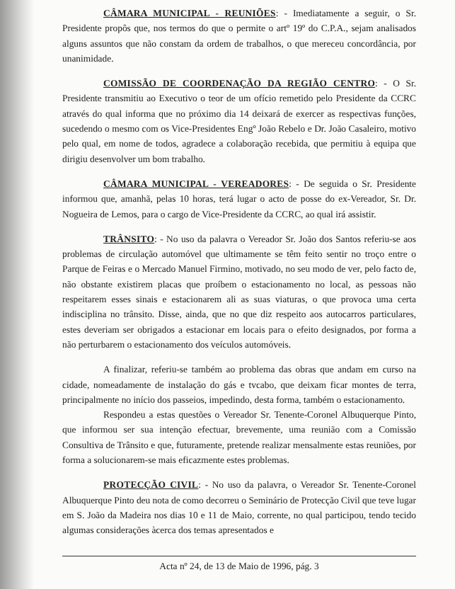CÂMARA MUNICIPAL - REUNIÕES: - Imediatamente a seguir, o Sr. Presidente propôs que, nos termos do que o permite o artº 19º do C.P.A., sejam analisados alguns assuntos que não constam da ordem de trabalhos, o que mereceu concordância, por unanimidade.
COMISSÃO DE COORDENAÇÃO DA REGIÃO CENTRO: - O Sr. Presidente transmitiu ao Executivo o teor de um ofício remetido pelo Presidente da CCRC através do qual informa que no próximo dia 14 deixará de exercer as respectivas funções, sucedendo o mesmo com os Vice-Presidentes Engº João Rebelo e Dr. João Casaleiro, motivo pelo qual, em nome de todos, agradece a colaboração recebida, que permitiu à equipa que dirigiu desenvolver um bom trabalho.
CÂMARA MUNICIPAL - VEREADORES: - De seguida o Sr. Presidente informou que, amanhã, pelas 10 horas, terá lugar o acto de posse do ex-Vereador, Sr. Dr. Nogueira de Lemos, para o cargo de Vice-Presidente da CCRC, ao qual irá assistir.
TRÂNSITO: - No uso da palavra o Vereador Sr. João dos Santos referiu-se aos problemas de circulação automóvel que ultimamente se têm feito sentir no troço entre o Parque de Feiras e o Mercado Manuel Firmino, motivado, no seu modo de ver, pelo facto de, não obstante existirem placas que proíbem o estacionamento no local, as pessoas não respeitarem esses sinais e estacionarem ali as suas viaturas, o que provoca uma certa indisciplina no trânsito. Disse, ainda, que no que diz respeito aos autocarros particulares, estes deveriam ser obrigados a estacionar em locais para o efeito designados, por forma a não perturbarem o estacionamento dos veículos automóveis.
A finalizar, referiu-se também ao problema das obras que andam em curso na cidade, nomeadamente de instalação do gás e tvcabo, que deixam ficar montes de terra, principalmente no início dos passeios, impedindo, desta forma, também o estacionamento.
Respondeu a estas questões o Vereador Sr. Tenente-Coronel Albuquerque Pinto, que informou ser sua intenção efectuar, brevemente, uma reunião com a Comissão Consultiva de Trânsito e que, futuramente, pretende realizar mensalmente estas reuniões, por forma a solucionarem-se mais eficazmente estes problemas.
PROTECÇÃO CIVIL: - No uso da palavra, o Vereador Sr. Tenente-Coronel Albuquerque Pinto deu nota de como decorreu o Seminário de Protecção Civil que teve lugar em S. João da Madeira nos dias 10 e 11 de Maio, corrente, no qual participou, tendo tecido algumas considerações àcerca dos temas apresentados e
Acta nº 24, de 13 de Maio de 1996, pág. 3